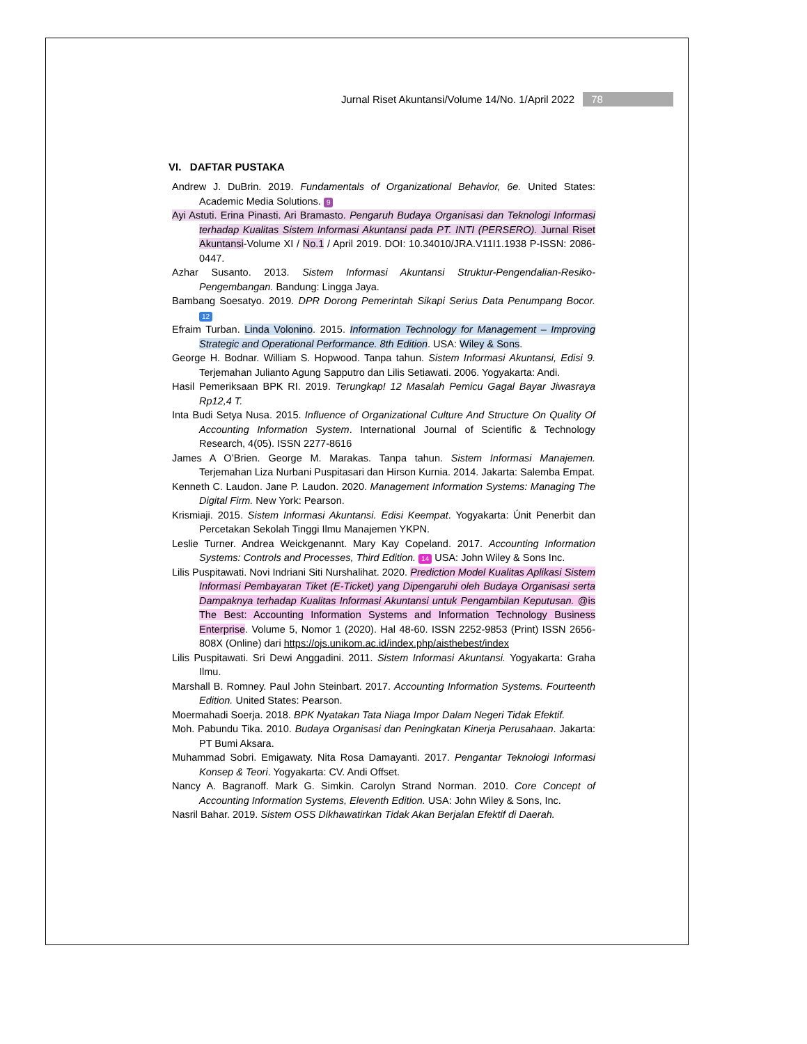Jurnal Riset Akuntansi/Volume 14/No. 1/April 2022 78
VI. DAFTAR PUSTAKA
Andrew J. DuBrin. 2019. Fundamentals of Organizational Behavior, 6e. United States: Academic Media Solutions. 9
Ayi Astuti. Erina Pinasti. Ari Bramasto. Pengaruh Budaya Organisasi dan Teknologi Informasi terhadap Kualitas Sistem Informasi Akuntansi pada PT. INTI (PERSERO). Jurnal Riset Akuntansi-Volume XI / No.1 / April 2019. DOI: 10.34010/JRA.V11I1.1938 P-ISSN: 2086-0447.
Azhar Susanto. 2013. Sistem Informasi Akuntansi Struktur-Pengendalian-Resiko-Pengembangan. Bandung: Lingga Jaya.
Bambang Soesatyo. 2019. DPR Dorong Pemerintah Sikapi Serius Data Penumpang Bocor. 12
Efraim Turban. Linda Volonino. 2015. Information Technology for Management – Improving Strategic and Operational Performance. 8th Edition. USA: Wiley & Sons.
George H. Bodnar. William S. Hopwood. Tanpa tahun. Sistem Informasi Akuntansi, Edisi 9. Terjemahan Julianto Agung Sapputro dan Lilis Setiawati. 2006. Yogyakarta: Andi.
Hasil Pemeriksaan BPK RI. 2019. Terungkap! 12 Masalah Pemicu Gagal Bayar Jiwasraya Rp12,4 T.
Inta Budi Setya Nusa. 2015. Influence of Organizational Culture And Structure On Quality Of Accounting Information System. International Journal of Scientific & Technology Research, 4(05). ISSN 2277-8616
James A O’Brien. George M. Marakas. Tanpa tahun. Sistem Informasi Manajemen. Terjemahan Liza Nurbani Puspitasari dan Hirson Kurnia. 2014. Jakarta: Salemba Empat.
Kenneth C. Laudon. Jane P. Laudon. 2020. Management Information Systems: Managing The Digital Firm. New York: Pearson.
Krismiaji. 2015. Sistem Informasi Akuntansi. Edisi Keempat. Yogyakarta: Únit Penerbit dan Percetakan Sekolah Tinggi Ilmu Manajemen YKPN.
Leslie Turner. Andrea Weickgenannt. Mary Kay Copeland. 2017. Accounting Information Systems: Controls and Processes, Third Edition. 14 USA: John Wiley & Sons Inc.
Lilis Puspitawati. Novi Indriani Siti Nurshalihat. 2020. Prediction Model Kualitas Aplikasi Sistem Informasi Pembayaran Tiket (E-Ticket) yang Dipengaruhi oleh Budaya Organisasi serta Dampaknya terhadap Kualitas Informasi Akuntansi untuk Pengambilan Keputusan. @is The Best: Accounting Information Systems and Information Technology Business Enterprise. Volume 5, Nomor 1 (2020). Hal 48-60. ISSN 2252-9853 (Print) ISSN 2656-808X (Online) dari https://ojs.unikom.ac.id/index.php/aisthebest/index
Lilis Puspitawati. Sri Dewi Anggadini. 2011. Sistem Informasi Akuntansi. Yogyakarta: Graha Ilmu.
Marshall B. Romney. Paul John Steinbart. 2017. Accounting Information Systems. Fourteenth Edition. United States: Pearson.
Moermahadi Soerja. 2018. BPK Nyatakan Tata Niaga Impor Dalam Negeri Tidak Efektif.
Moh. Pabundu Tika. 2010. Budaya Organisasi dan Peningkatan Kinerja Perusahaan. Jakarta: PT Bumi Aksara.
Muhammad Sobri. Emigawaty. Nita Rosa Damayanti. 2017. Pengantar Teknologi Informasi Konsep & Teori. Yogyakarta: CV. Andi Offset.
Nancy A. Bagranoff. Mark G. Simkin. Carolyn Strand Norman. 2010. Core Concept of Accounting Information Systems, Eleventh Edition. USA: John Wiley & Sons, Inc.
Nasril Bahar. 2019. Sistem OSS Dikhawatirkan Tidak Akan Berjalan Efektif di Daerah.